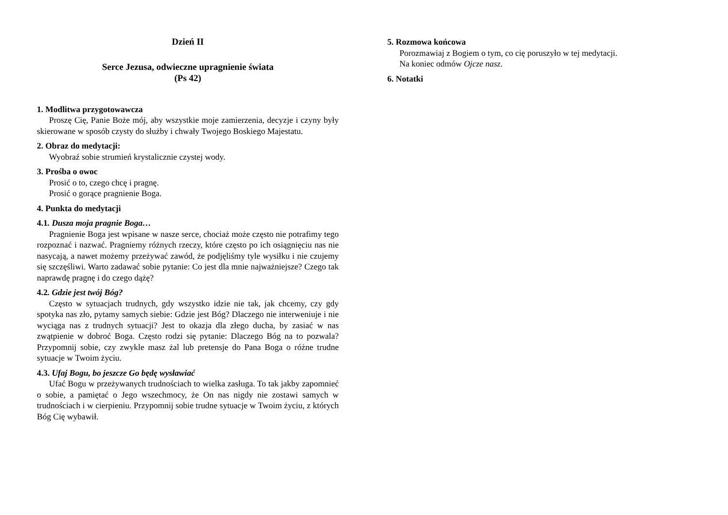Dzień II
Serce Jezusa, odwieczne upragnienie świata
(Ps 42)
1. Modlitwa przygotowawcza
Proszę Cię, Panie Boże mój, aby wszystkie moje zamierzenia, decyzje i czyny były skierowane w sposób czysty do służby i chwały Twojego Boskiego Majestatu.
2. Obraz do medytacji:
Wyobraź sobie strumień krystalicznie czystej wody.
3. Prośba o owoc
Prosić o to, czego chcę i pragnę.
Prosić o gorące pragnienie Boga.
4. Punkta do medytacji
4.1. Dusza moja pragnie Boga…
Pragnienie Boga jest wpisane w nasze serce, chociaż może często nie potrafimy tego rozpoznać i nazwać. Pragniemy różnych rzeczy, które często po ich osiągnięciu nas nie nasycają, a nawet możemy przeżywać zawód, że podjęliśmy tyle wysiłku i nie czujemy się szczęśliwi. Warto zadawać sobie pytanie: Co jest dla mnie najważniejsze? Czego tak naprawdę pragnę i do czego dążę?
4.2. Gdzie jest twój Bóg?
Często w sytuacjach trudnych, gdy wszystko idzie nie tak, jak chcemy, czy gdy spotyka nas zło, pytamy samych siebie: Gdzie jest Bóg? Dlaczego nie interweniuje i nie wyciąga nas z trudnych sytuacji? Jest to okazja dla złego ducha, by zasiać w nas zwątpienie w dobroć Boga. Często rodzi się pytanie: Dlaczego Bóg na to pozwala? Przypomnij sobie, czy zwykle masz żal lub pretensje do Pana Boga o różne trudne sytuacje w Twoim życiu.
4.3. Ufaj Bogu, bo jeszcze Go będę wysławiać
Ufać Bogu w przeżywanych trudnościach to wielka zasługa. To tak jakby zapomnieć o sobie, a pamiętać o Jego wszechmocy, że On nas nigdy nie zostawi samych w trudnościach i w cierpieniu. Przypomnij sobie trudne sytuacje w Twoim życiu, z których Bóg Cię wybawił.
5. Rozmowa końcowa
Porozmawiaj z Bogiem o tym, co cię poruszyło w tej medytacji.
Na koniec odmów Ojcze nasz.
6. Notatki